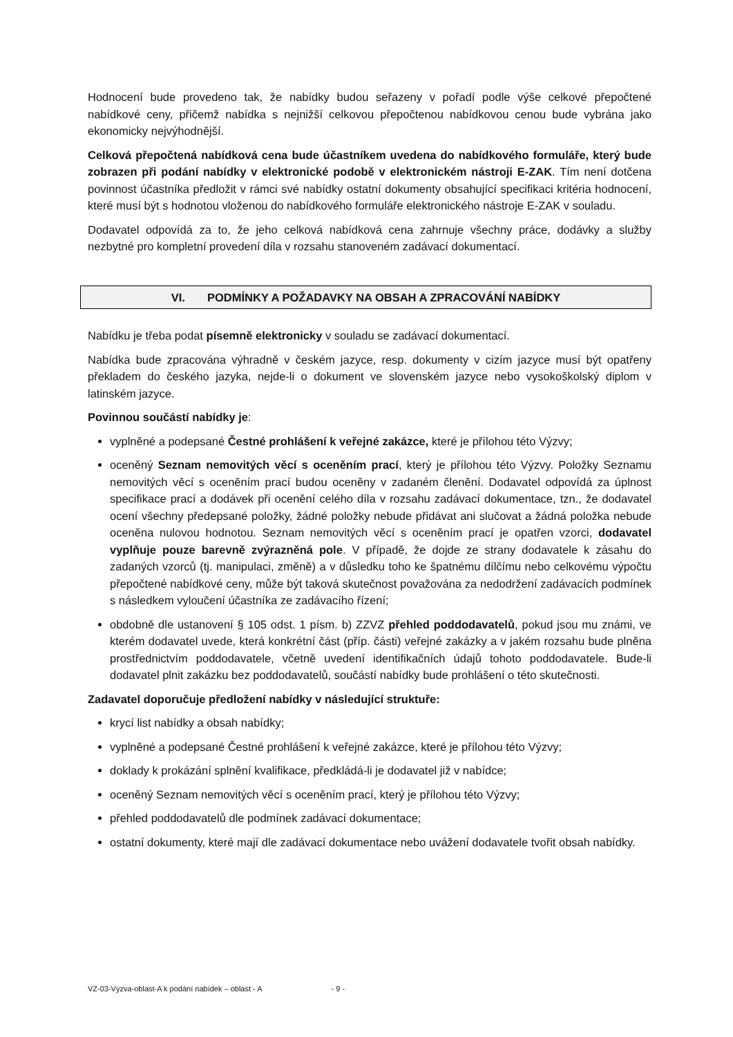Hodnocení bude provedeno tak, že nabídky budou seřazeny v pořadí podle výše celkové přepočtené nabídkové ceny, přičemž nabídka s nejnižší celkovou přepočtenou nabídkovou cenou bude vybrána jako ekonomicky nejvýhodnější.
Celková přepočtená nabídková cena bude účastníkem uvedena do nabídkového formuláře, který bude zobrazen při podání nabídky v elektronické podobě v elektronickém nástroji E-ZAK. Tím není dotčena povinnost účastníka předložit v rámci své nabídky ostatní dokumenty obsahující specifikaci kritéria hodnocení, které musí být s hodnotou vloženou do nabídkového formuláře elektronického nástroje E-ZAK v souladu.
Dodavatel odpovídá za to, že jeho celková nabídková cena zahrnuje všechny práce, dodávky a služby nezbytné pro kompletní provedení díla v rozsahu stanoveném zadávací dokumentací.
VI. PODMÍNKY A POŽADAVKY NA OBSAH A ZPRACOVÁNÍ NABÍDKY
Nabídku je třeba podat písemně elektronicky v souladu se zadávací dokumentací.
Nabídka bude zpracována výhradně v českém jazyce, resp. dokumenty v cizím jazyce musí být opatřeny překladem do českého jazyka, nejde-li o dokument ve slovenském jazyce nebo vysokoškolský diplom v latinském jazyce.
Povinnou součástí nabídky je:
vyplněné a podepsané Čestné prohlášení k veřejné zakázce, které je přílohou této Výzvy;
oceněný Seznam nemovitých věcí s oceněním prací, který je přílohou této Výzvy. Položky Seznamu nemovitých věcí s oceněním prací budou oceněny v zadaném členění. Dodavatel odpovídá za úplnost specifikace prací a dodávek při ocenění celého díla v rozsahu zadávací dokumentace, tzn., že dodavatel ocení všechny předepsané položky, žádné položky nebude přidávat ani slučovat a žádná položka nebude oceněna nulovou hodnotou. Seznam nemovitých věcí s oceněním prací je opatřen vzorci, dodavatel vyplňuje pouze barevně zvýrazněná pole. V případě, že dojde ze strany dodavatele k zásahu do zadaných vzorců (tj. manipulaci, změně) a v důsledku toho ke špatnému dílčímu nebo celkovému výpočtu přepočtené nabídkové ceny, může být taková skutečnost považována za nedodržení zadávacích podmínek s následkem vyloučení účastníka ze zadávacího řízení;
obdobně dle ustanovení § 105 odst. 1 písm. b) ZZVZ přehled poddodavatelů, pokud jsou mu známi, ve kterém dodavatel uvede, která konkrétní část (příp. části) veřejné zakázky a v jakém rozsahu bude plněna prostřednictvím poddodavatele, včetně uvedení identifikačních údajů tohoto poddodavatele. Bude-li dodavatel plnit zakázku bez poddodavatelů, součástí nabídky bude prohlášení o této skutečnosti.
Zadavatel doporučuje předložení nabídky v následující struktuře:
krycí list nabídky a obsah nabídky;
vyplněné a podepsané Čestné prohlášení k veřejné zakázce, které je přílohou této Výzvy;
doklady k prokázání splnění kvalifikace, předkládá-li je dodavatel již v nabídce;
oceněný Seznam nemovitých věcí s oceněním prací, který je přílohou této Výzvy;
přehled poddodavatelů dle podmínek zadávací dokumentace;
ostatní dokumenty, které mají dle zadávací dokumentace nebo uvážení dodavatele tvořit obsah nabídky.
VZ-03-Výzva-oblast-A k podání nabídek – oblast - A - 9 -